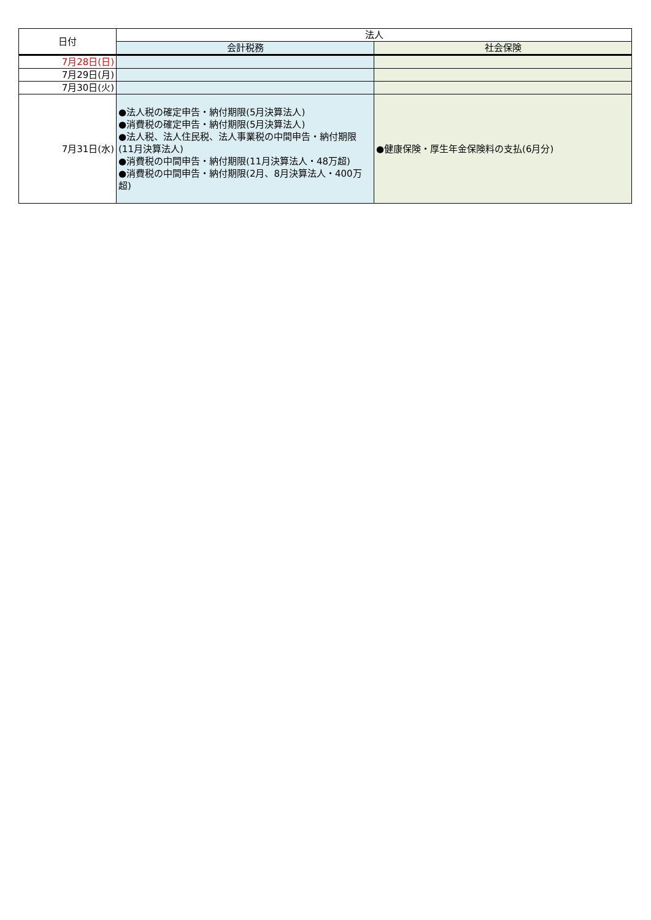| 日付 | 法人 | |
| --- | --- | --- |
| | 会計税務 | 社会保険 |
| 7月28日(日) | | |
| 7月29日(月) | | |
| 7月30日(火) | | |
| 7月31日(水) | ●法人税の確定申告・納付期限(5月決算法人) ●消費税の確定申告・納付期限(5月決算法人) ●法人税、法人住民税、法人事業税の中間申告・納付期限(11月決算法人) ●消費税の中間申告・納付期限(11月決算法人・48万超) ●消費税の中間申告・納付期限(2月、8月決算法人・400万超) | ●健康保険・厚生年金保険料の支払(6月分) |